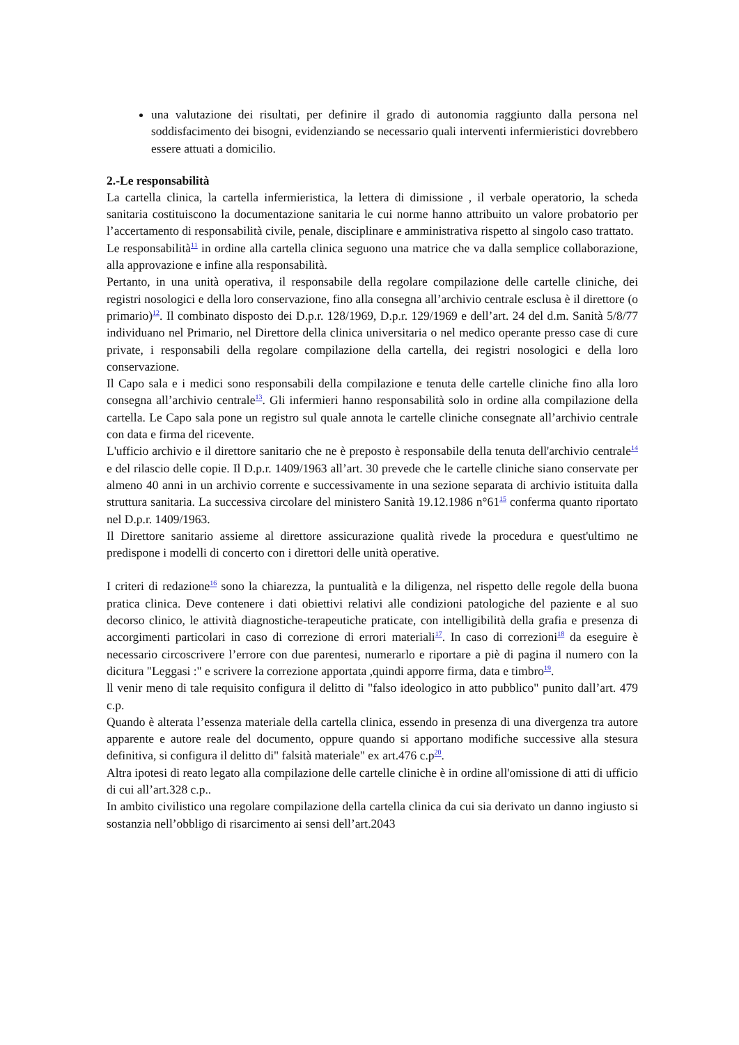una valutazione dei risultati, per definire il grado di autonomia raggiunto dalla persona nel soddisfacimento dei bisogni, evidenziando se necessario quali interventi infermieristici dovrebbero essere attuati a domicilio.
2.-Le responsabilità
La cartella clinica, la cartella infermieristica, la lettera di dimissione , il verbale operatorio, la scheda sanitaria costituiscono la documentazione sanitaria le cui norme hanno attribuito un valore probatorio per l’accertamento di responsabilità civile, penale, disciplinare e amministrativa rispetto al singolo caso trattato.
Le responsabilità<sup>11</sup> in ordine alla cartella clinica seguono una matrice che va dalla semplice collaborazione, alla approvazione e infine alla responsabilità.
Pertanto, in una unità operativa, il responsabile della regolare compilazione delle cartelle cliniche, dei registri nosologici e della loro conservazione, fino alla consegna all’archivio centrale esclusa è il direttore (o primario)<sup>12</sup>. Il combinato disposto dei D.p.r. 128/1969, D.p.r. 129/1969 e dell’art. 24 del d.m. Sanità 5/8/77 individuano nel Primario, nel Direttore della clinica universitaria o nel medico operante presso case di cure private, i responsabili della regolare compilazione della cartella, dei registri nosologici e della loro conservazione.
Il Capo sala e i medici sono responsabili della compilazione e tenuta delle cartelle cliniche fino alla loro consegna all’archivio centrale<sup>13</sup>. Gli infermieri hanno responsabilità solo in ordine alla compilazione della cartella. Le Capo sala pone un registro sul quale annota le cartelle cliniche consegnate all’archivio centrale con data e firma del ricevente.
L'ufficio archivio e il direttore sanitario che ne è preposto è responsabile della tenuta dell'archivio centrale<sup>14</sup> e del rilascio delle copie. Il D.p.r. 1409/1963 all’art. 30 prevede che le cartelle cliniche siano conservate per almeno 40 anni in un archivio corrente e successivamente in una sezione separata di archivio istituita dalla struttura sanitaria. La successiva circolare del ministero Sanità 19.12.1986 n°61<sup>15</sup> conferma quanto riportato nel D.p.r. 1409/1963.
Il Direttore sanitario assieme al direttore assicurazione qualità rivede la procedura e quest'ultimo ne predispone i modelli di concerto con i direttori delle unità operative.
I criteri di redazione<sup>16</sup> sono la chiarezza, la puntualità e la diligenza, nel rispetto delle regole della buona pratica clinica. Deve contenere i dati obiettivi relativi alle condizioni patologiche del paziente e al suo decorso clinico, le attività diagnostiche-terapeutiche praticate, con intelligibilità della grafia e presenza di accorgimenti particolari in caso di correzione di errori materiali<sup>17</sup>. In caso di correzioni<sup>18</sup> da eseguire è necessario circoscrivere l’errore con due parentesi, numerarlo e riportare a piè di pagina il numero con la dicitura "Leggasi :" e scrivere la correzione apportata ,quindi apporre firma, data e timbro<sup>19</sup>.
ll venir meno di tale requisito configura il delitto di "falso ideologico in atto pubblico" punito dall’art. 479 c.p.
Quando è alterata l’essenza materiale della cartella clinica, essendo in presenza di una divergenza tra autore apparente e autore reale del documento, oppure quando si apportano modifiche successive alla stesura definitiva, si configura il delitto di" falsità materiale" ex art.476 c.p<sup>20</sup>.
Altra ipotesi di reato legato alla compilazione delle cartelle cliniche è in ordine all'omissione di atti di ufficio di cui all’art.328 c.p..
In ambito civilistico una regolare compilazione della cartella clinica da cui sia derivato un danno ingiusto si sostanzia nell’obbligo di risarcimento ai sensi dell’art.2043